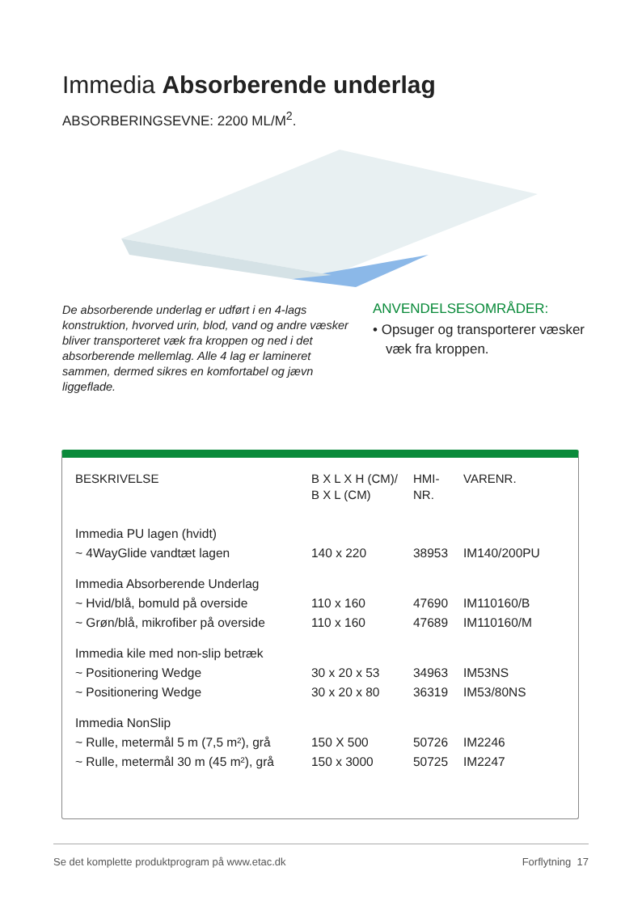Immedia Absorberende underlag
ABSORBERINGSEVNE: 2200 ML/M<sup>2</sup>.
De absorberende underlag er udført i en 4-lags konstruktion, hvorved urin, blod, vand og andre væsker bliver transporteret væk fra kroppen og ned i det absorberende mellemlag. Alle 4 lag er lamineret sammen, dermed sikres en komfortabel og jævn liggeflade.
ANVENDELSESOMRÅDER:
• Opsuger og transporterer væsker væk fra kroppen.
| BESKRIVELSE | B X L X H (CM)/ B X L (CM) | HMI- NR. | VARENR. |
| --- | --- | --- | --- |
| Immedia PU lagen (hvidt) | | | |
| ~ 4WayGlide vandtæt lagen | 140 x 220 | 38953 | IM140/200PU |
| Immedia Absorberende Underlag | | | |
| ~ Hvid/blå, bomuld på overside | 110 x 160 | 47690 | IM110160/B |
| ~ Grøn/blå, mikrofiber på overside | 110 x 160 | 47689 | IM110160/M |
| Immedia kile med non-slip betræk | | | |
| ~ Positionering Wedge | 30 x 20 x 53 | 34963 | IM53NS |
| ~ Positionering Wedge | 30 x 20 x 80 | 36319 | IM53/80NS |
| Immedia NonSlip | | | |
| ~ Rulle, metermål 5 m (7,5 m²), grå | 150 X 500 | 50726 | IM2246 |
| ~ Rulle, metermål 30 m (45 m²), grå | 150 x 3000 | 50725 | IM2247 |
Se det komplette produktprogram på www.etac.dk Forflytning 17